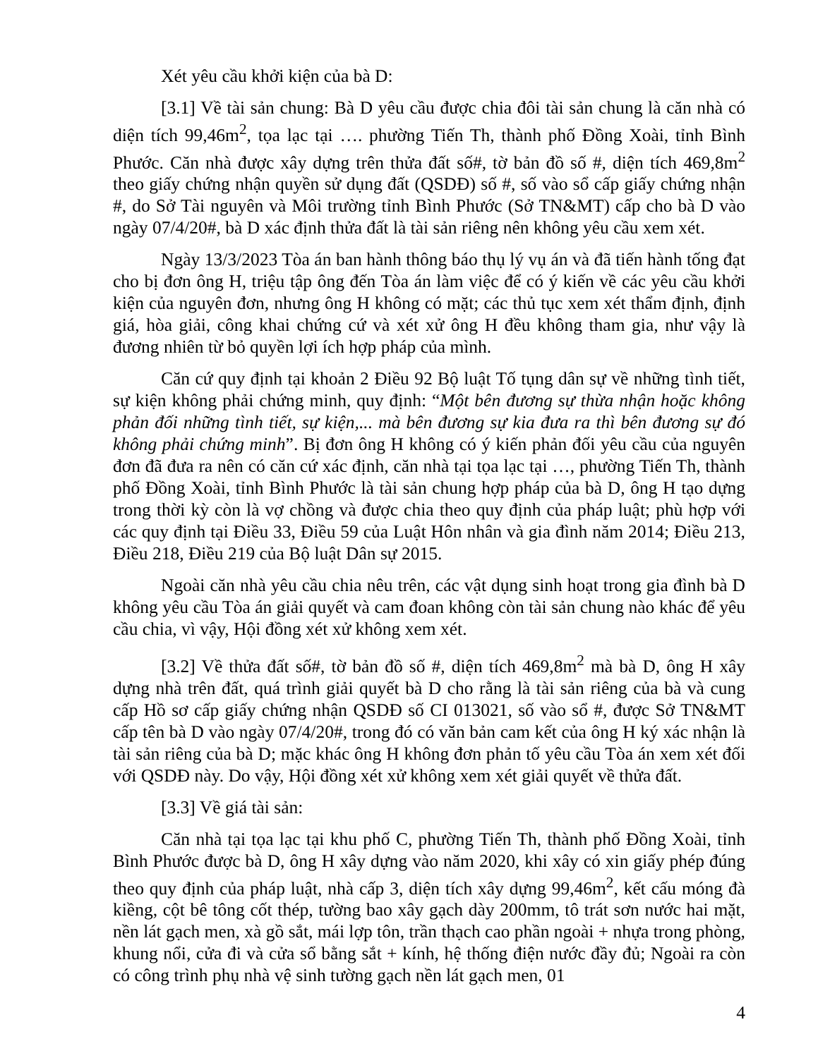Xét yêu cầu khởi kiện của bà D:
[3.1] Về tài sản chung: Bà D yêu cầu được chia đôi tài sản chung là căn nhà có diện tích 99,46m<sup>2</sup>, tọa lạc tại …. phường Tiến Th, thành phố Đồng Xoài, tỉnh Bình Phước. Căn nhà được xây dựng trên thửa đất số#, tờ bản đồ số #, diện tích 469,8m<sup>2</sup> theo giấy chứng nhận quyền sử dụng đất (QSDĐ) số #, số vào sổ cấp giấy chứng nhận #, do Sở Tài nguyên và Môi trường tỉnh Bình Phước (Sở TN&MT) cấp cho bà D vào ngày 07/4/20#, bà D xác định thửa đất là tài sản riêng nên không yêu cầu xem xét.
Ngày 13/3/2023 Tòa án ban hành thông báo thụ lý vụ án và đã tiến hành tống đạt cho bị đơn ông H, triệu tập ông đến Tòa án làm việc để có ý kiến về các yêu cầu khởi kiện của nguyên đơn, nhưng ông H không có mặt; các thủ tục xem xét thẩm định, định giá, hòa giải, công khai chứng cứ và xét xử ông H đều không tham gia, như vậy là đương nhiên từ bỏ quyền lợi ích hợp pháp của mình.
Căn cứ quy định tại khoản 2 Điều 92 Bộ luật Tố tụng dân sự về những tình tiết, sự kiện không phải chứng minh, quy định: “Một bên đương sự thừa nhận hoặc không phản đối những tình tiết, sự kiện,... mà bên đương sự kia đưa ra thì bên đương sự đó không phải chứng minh”. Bị đơn ông H không có ý kiến phản đối yêu cầu của nguyên đơn đã đưa ra nên có căn cứ xác định, căn nhà tại tọa lạc tại …, phường Tiến Th, thành phố Đồng Xoài, tỉnh Bình Phước là tài sản chung hợp pháp của bà D, ông H tạo dựng trong thời kỳ còn là vợ chồng và được chia theo quy định của pháp luật; phù hợp với các quy định tại Điều 33, Điều 59 của Luật Hôn nhân và gia đình năm 2014; Điều 213, Điều 218, Điều 219 của Bộ luật Dân sự 2015.
Ngoài căn nhà yêu cầu chia nêu trên, các vật dụng sinh hoạt trong gia đình bà D không yêu cầu Tòa án giải quyết và cam đoan không còn tài sản chung nào khác để yêu cầu chia, vì vậy, Hội đồng xét xử không xem xét.
[3.2] Về thửa đất số#, tờ bản đồ số #, diện tích 469,8m<sup>2</sup> mà bà D, ông H xây dựng nhà trên đất, quá trình giải quyết bà D cho rằng là tài sản riêng của bà và cung cấp Hồ sơ cấp giấy chứng nhận QSDĐ số CI 013021, số vào sổ #, được Sở TN&MT cấp tên bà D vào ngày 07/4/20#, trong đó có văn bản cam kết của ông H ký xác nhận là tài sản riêng của bà D; mặc khác ông H không đơn phản tố yêu cầu Tòa án xem xét đối với QSDĐ này. Do vậy, Hội đồng xét xử không xem xét giải quyết về thửa đất.
[3.3] Về giá tài sản:
Căn nhà tại tọa lạc tại khu phố C, phường Tiến Th, thành phố Đồng Xoài, tỉnh Bình Phước được bà D, ông H xây dựng vào năm 2020, khi xây có xin giấy phép đúng theo quy định của pháp luật, nhà cấp 3, diện tích xây dựng 99,46m<sup>2</sup>, kết cấu móng đà kiềng, cột bê tông cốt thép, tường bao xây gạch dày 200mm, tô trát sơn nước hai mặt, nền lát gạch men, xà gồ sắt, mái lợp tôn, trần thạch cao phần ngoài + nhựa trong phòng, khung nổi, cửa đi và cửa sổ bằng sắt + kính, hệ thống điện nước đầy đủ; Ngoài ra còn có công trình phụ nhà vệ sinh tường gạch nền lát gạch men, 01
4